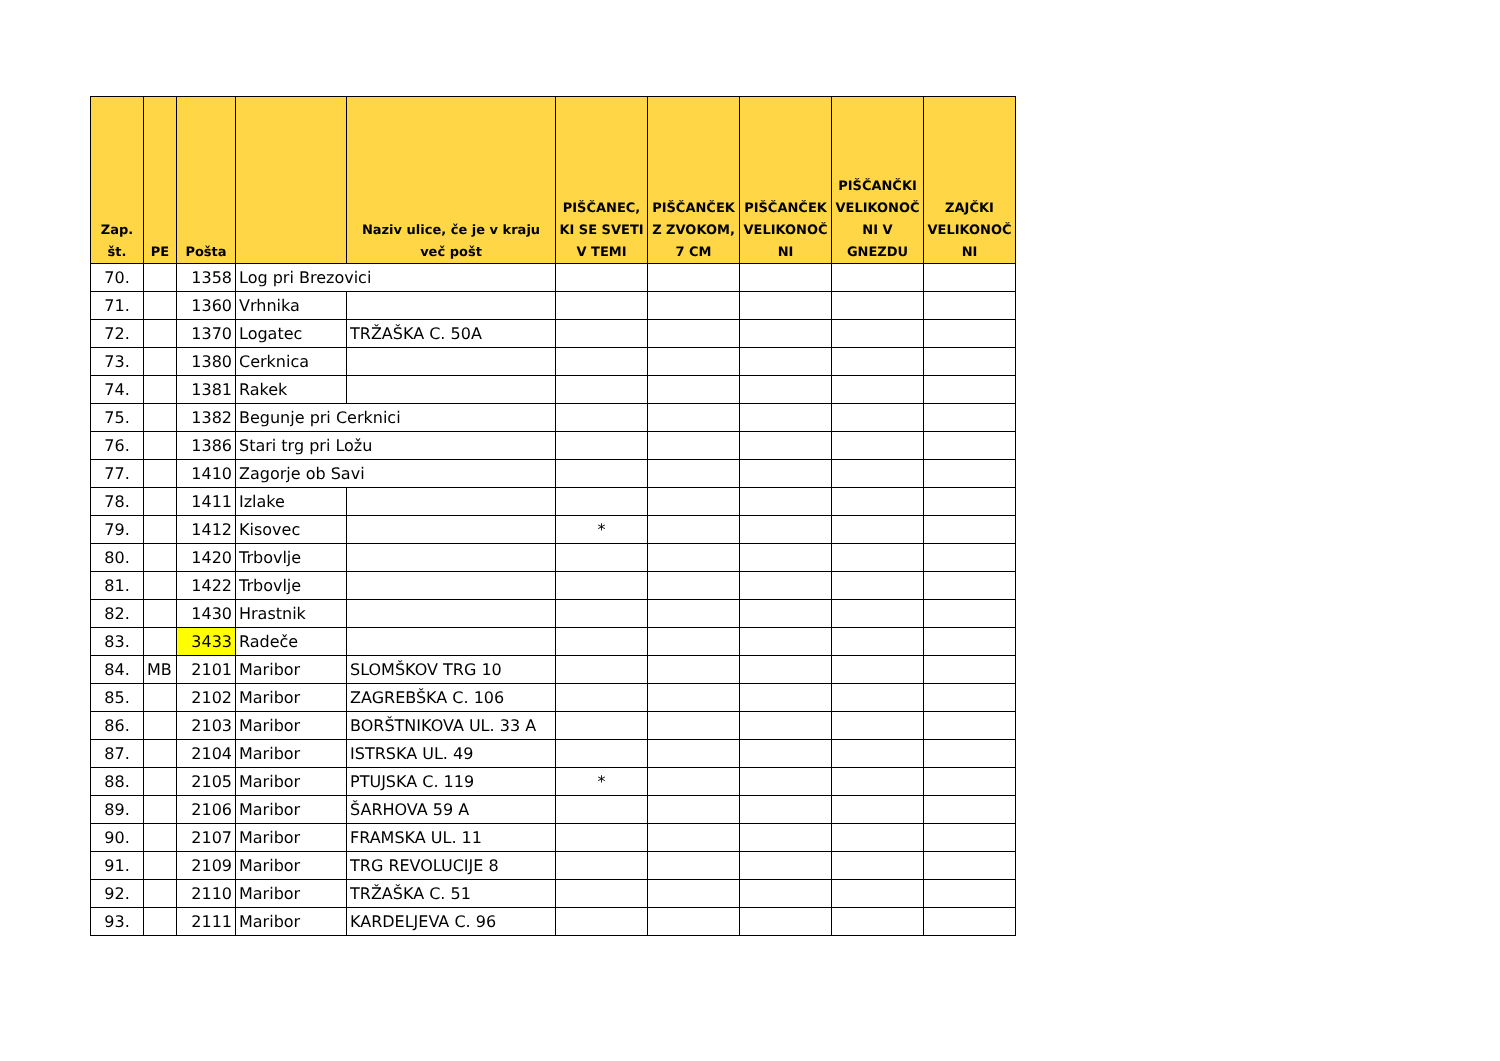| Zap. št. | PE | Pošta | | Naziv ulice, če je v kraju več pošt | PIŠČANEC, KI SE SVETI V TEMI | PIŠČANČEK Z ZVOKOM, 7 CM | PIŠČANČEK VELIKONOČ NI | PIŠČANČKI VELIKONOČ NI V GNEZDU | ZAJČKI VELIKONOČ NI |
| --- | --- | --- | --- | --- | --- | --- | --- | --- | --- |
| 70. | | 1358 | Log pri Brezovici | | | | | | |
| 71. | | 1360 | Vrhnika | | | | | | |
| 72. | | 1370 | Logatec | TRŽAŠKA C. 50A | | | | | |
| 73. | | 1380 | Cerknica | | | | | | |
| 74. | | 1381 | Rakek | | | | | | |
| 75. | | 1382 | Begunje pri Cerknici | | | | | | |
| 76. | | 1386 | Stari trg pri Ložu | | | | | | |
| 77. | | 1410 | Zagorje ob Savi | | | | | | |
| 78. | | 1411 | Izlake | | | | | | |
| 79. | | 1412 | Kisovec | | * | | | | |
| 80. | | 1420 | Trbovlje | | | | | | |
| 81. | | 1422 | Trbovlje | | | | | | |
| 82. | | 1430 | Hrastnik | | | | | | |
| 83. | | 3433 | Radeče | | | | | | |
| 84. | MB | 2101 | Maribor | SLOMŠKOV TRG 10 | | | | | |
| 85. | | 2102 | Maribor | ZAGREBŠKA C. 106 | | | | | |
| 86. | | 2103 | Maribor | BORŠTNIKOVA UL. 33 A | | | | | |
| 87. | | 2104 | Maribor | ISTRSKA UL. 49 | | | | | |
| 88. | | 2105 | Maribor | PTUJSKA C. 119 | * | | | | |
| 89. | | 2106 | Maribor | ŠARHOVA 59 A | | | | | |
| 90. | | 2107 | Maribor | FRAMSKA UL. 11 | | | | | |
| 91. | | 2109 | Maribor | TRG REVOLUCIJE 8 | | | | | |
| 92. | | 2110 | Maribor | TRŽAŠKA C. 51 | | | | | |
| 93. | | 2111 | Maribor | KARDELJEVA C. 96 | | | | | |